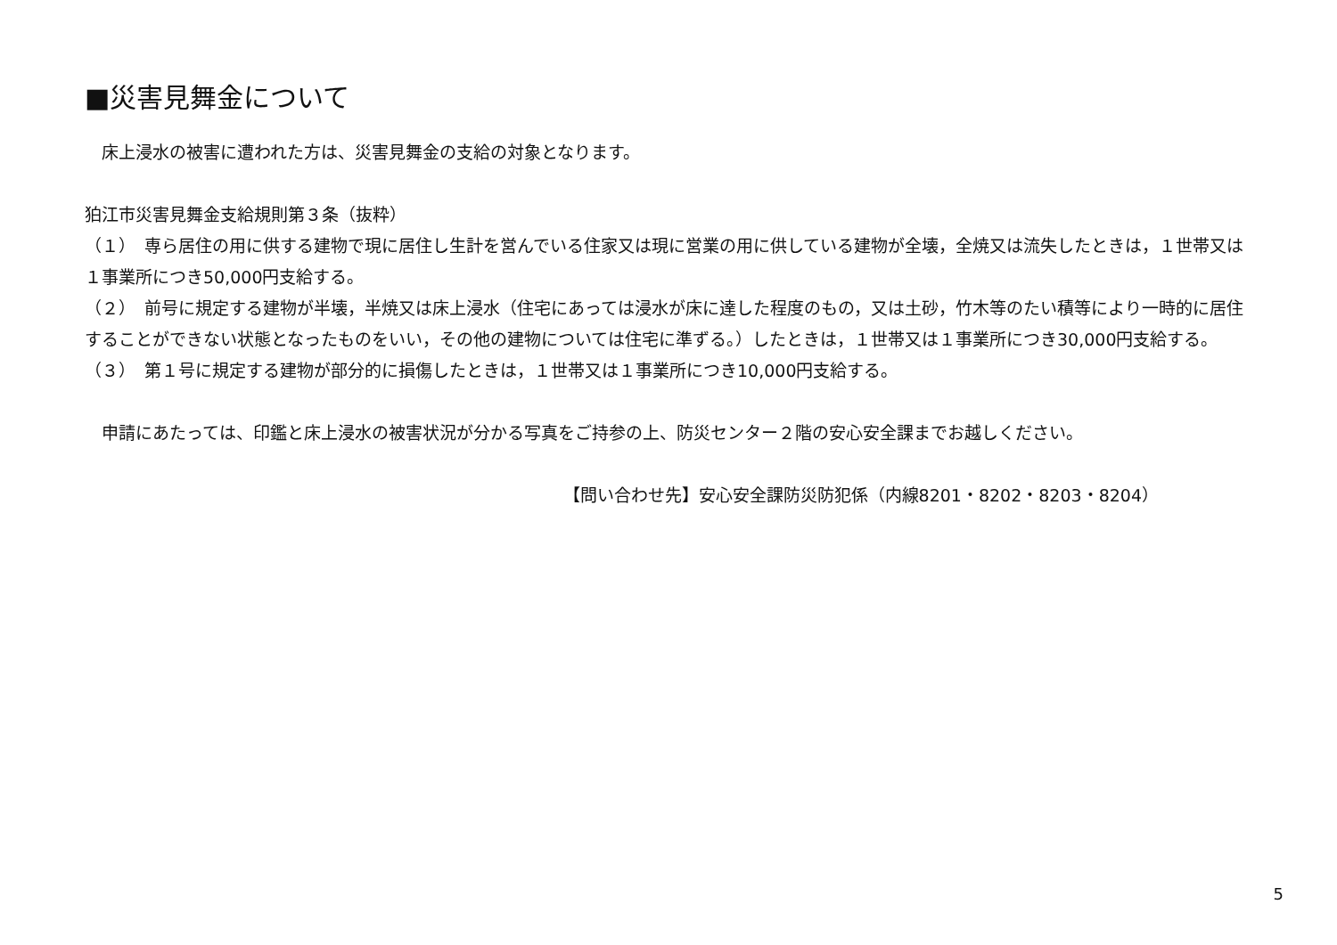■災害見舞金について
　床上浸水の被害に遭われた方は、災害見舞金の支給の対象となります。
狛江市災害見舞金支給規則第３条（抜粋）
（１）　専ら居住の用に供する建物で現に居住し生計を営んでいる住家又は現に営業の用に供している建物が全壊，全焼又は流失したときは，１世帯又は１事業所につき50,000円支給する。
（２）　前号に規定する建物が半壊，半焼又は床上浸水（住宅にあっては浸水が床に達した程度のもの，又は土砂，竹木等のたい積等により一時的に居住することができない状態となったものをいい，その他の建物については住宅に準ずる。）したときは，１世帯又は１事業所につき30,000円支給する。
（３）　第１号に規定する建物が部分的に損傷したときは，１世帯又は１事業所につき10,000円支給する。
　申請にあたっては、印鑑と床上浸水の被害状況が分かる写真をご持参の上、防災センター２階の安心安全課までお越しください。
【問い合わせ先】安心安全課防災防犯係（内線8201・8202・8203・8204）
5